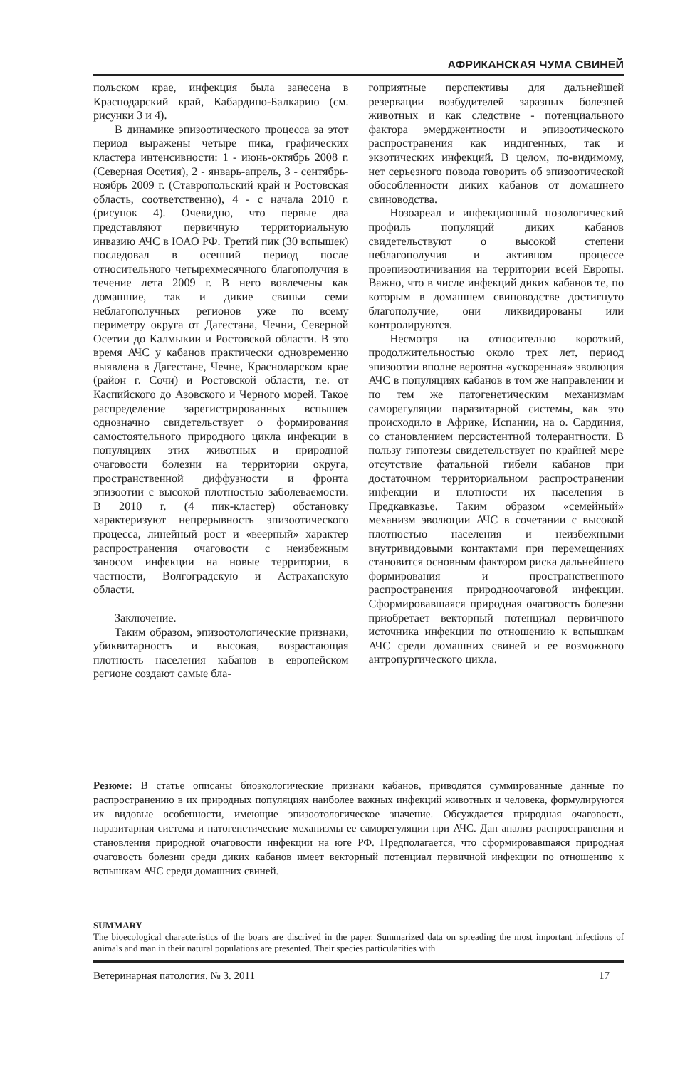АФРИКАНСКАЯ ЧУМА СВИНЕЙ
польском крае, инфекция была занесена в Краснодарский край, Кабардино-Балкарию (см. рисунки 3 и 4).
В динамике эпизоотического процесса за этот период выражены четыре пика, графических кластера интенсивности: 1 - июнь-октябрь 2008 г. (Северная Осетия), 2 - январь-апрель, 3 - сентябрь-ноябрь 2009 г. (Ставропольский край и Ростовская область, соответственно), 4 - с начала 2010 г. (рисунок 4). Очевидно, что первые два представляют первичную территориальную инвазию АЧС в ЮАО РФ. Третий пик (30 вспышек) последовал в осенний период после относительного четырехмесячного благополучия в течение лета 2009 г. В него вовлечены как домашние, так и дикие свиньи семи неблагополучных регионов уже по всему периметру округа от Дагестана, Чечни, Северной Осетии до Калмыкии и Ростовской области. В это время АЧС у кабанов практически одновременно выявлена в Дагестане, Чечне, Краснодарском крае (район г. Сочи) и Ростовской области, т.е. от Каспийского до Азовского и Черного морей. Такое распределение зарегистрированных вспышек однозначно свидетельствует о формирования самостоятельного природного цикла инфекции в популяциях этих животных и природной очаговости болезни на территории округа, пространственной диффузности и фронта эпизоотии с высокой плотностью заболеваемости. В 2010 г. (4 пик-кластер) обстановку характеризуют непрерывность эпизоотического процесса, линейный рост и «веерный» характер распространения очаговости с неизбежным заносом инфекции на новые территории, в частности, Волгоградскую и Астраханскую области.
Заключение.
Таким образом, эпизоотологические признаки, убиквитарность и высокая, возрастающая плотность населения кабанов в европейском регионе создают самые бла-
гоприятные перспективы для дальнейшей резервации возбудителей заразных болезней животных и как следствие - потенциального фактора эмерджентности и эпизоотического распространения как индигенных, так и экзотических инфекций. В целом, по-видимому, нет серьезного повода говорить об эпизоотической обособленности диких кабанов от домашнего свиноводства.
Нозоареал и инфекционный нозологический профиль популяций диких кабанов свидетельствуют о высокой степени неблагополучия и активном процессе проэпизоотичивания на территории всей Европы. Важно, что в числе инфекций диких кабанов те, по которым в домашнем свиноводстве достигнуто благополучие, они ликвидированы или контролируются.
Несмотря на относительно короткий, продолжительностью около трех лет, период эпизоотии вполне вероятна «ускоренная» эволюция АЧС в популяциях кабанов в том же направлении и по тем же патогенетическим механизмам саморегуляции паразитарной системы, как это происходило в Африке, Испании, на о. Сардиния, со становлением персистентной толерантности. В пользу гипотезы свидетельствует по крайней мере отсутствие фатальной гибели кабанов при достаточном территориальном распространении инфекции и плотности их населения в Предкавказье. Таким образом «семейный» механизм эволюции АЧС в сочетании с высокой плотностью населения и неизбежными внутривидовыми контактами при перемещениях становится основным фактором риска дальнейшего формирования и пространственного распространения природноочаговой инфекции. Сформировавшаяся природная очаговость болезни приобретает векторный потенциал первичного источника инфекции по отношению к вспышкам АЧС среди домашних свиней и ее возможного антропургического цикла.
Резюме: В статье описаны биоэкологические признаки кабанов, приводятся суммированные данные по распространению в их природных популяциях наиболее важных инфекций животных и человека, формулируются их видовые особенности, имеющие эпизоотологическое значение. Обсуждается природная очаговость, паразитарная система и патогенетические механизмы ее саморегуляции при АЧС. Дан анализ распространения и становления природной очаговости инфекции на юге РФ. Предполагается, что сформировавшаяся природная очаговость болезни среди диких кабанов имеет векторный потенциал первичной инфекции по отношению к вспышкам АЧС среди домашних свиней.
SUMMARY
The bioecological characteristics of the boars are discrived in the paper. Summarized data on spreading the most important infections of animals and man in their natural populations are presented. Their species particularities with
Ветеринарная патология. № 3. 2011 17